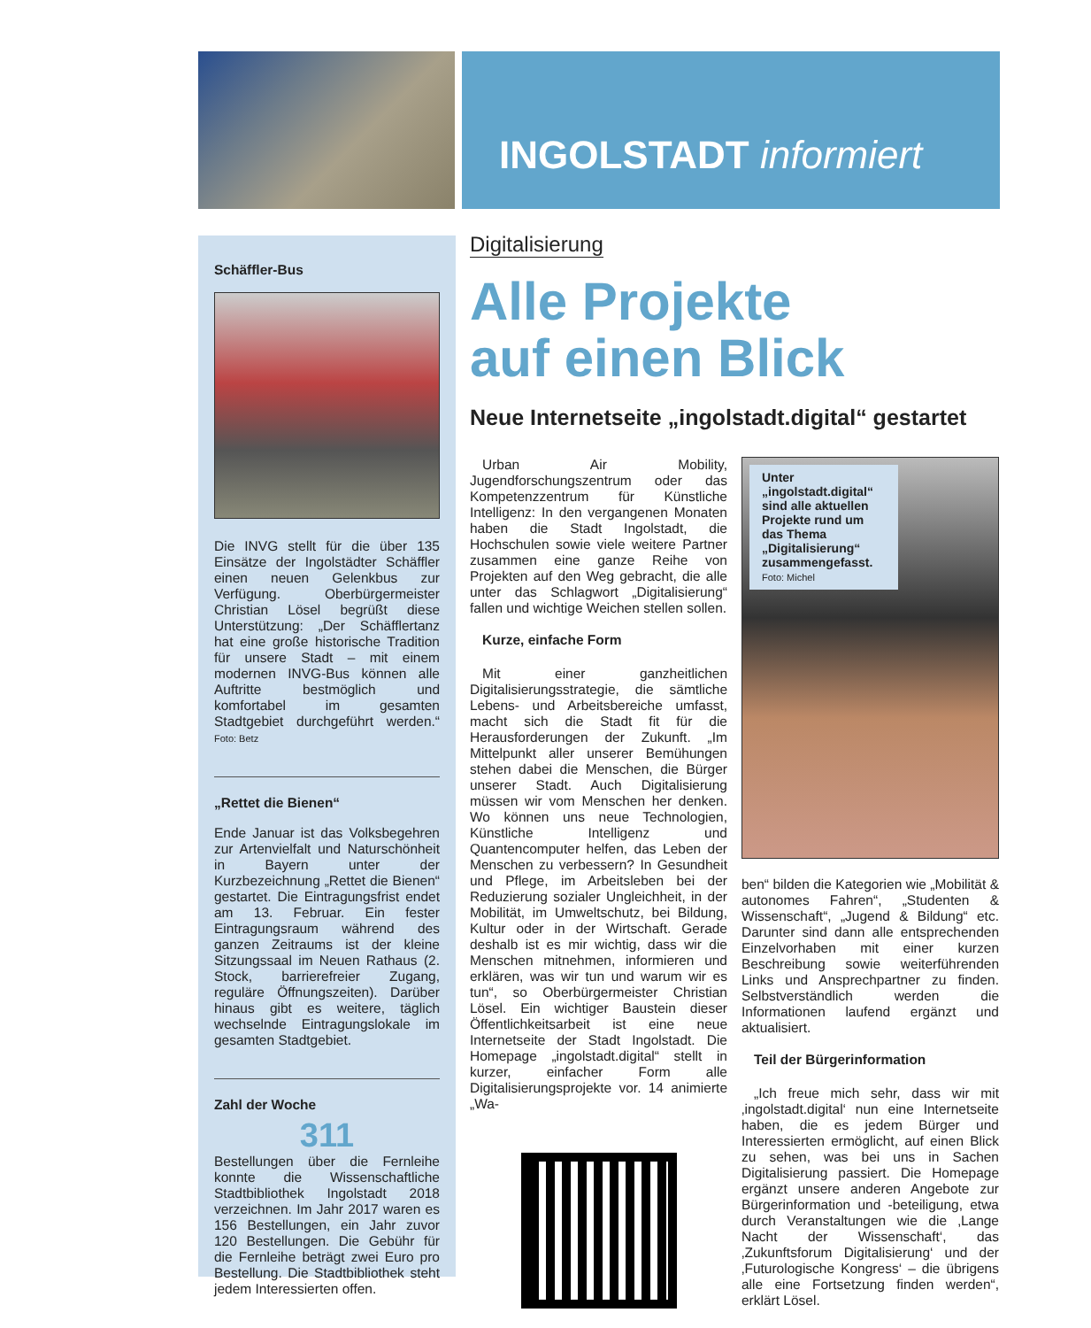INGOLSTADT informiert
Schäffler-Bus
Die INVG stellt für die über 135 Einsätze der Ingolstädter Schäffler einen neuen Gelenkbus zur Verfügung. Oberbürgermeister Christian Lösel begrüßt diese Unterstützung: „Der Schäfflertanz hat eine große historische Tradition für unsere Stadt – mit einem modernen INVG-Bus können alle Auftritte bestmöglich und komfortabel im gesamten Stadtgebiet durchgeführt werden.“ Foto: Betz
„Rettet die Bienen“
Ende Januar ist das Volksbegehren zur Artenvielfalt und Naturschönheit in Bayern unter der Kurzbezeichnung „Rettet die Bienen“ gestartet. Die Eintragungsfrist endet am 13. Februar. Ein fester Eintragungsraum während des ganzen Zeitraums ist der kleine Sitzungssaal im Neuen Rathaus (2. Stock, barrierefreier Zugang, reguläre Öffnungszeiten). Darüber hinaus gibt es weitere, täglich wechselnde Eintragungslokale im gesamten Stadtgebiet.
Zahl der Woche
311
Bestellungen über die Fernleihe konnte die Wissenschaftliche Stadtbibliothek Ingolstadt 2018 verzeichnen. Im Jahr 2017 waren es 156 Bestellungen, ein Jahr zuvor 120 Bestellungen. Die Gebühr für die Fernleihe beträgt zwei Euro pro Bestellung. Die Stadtbibliothek steht jedem Interessierten offen.
Digitalisierung
Alle Projekte
auf einen Blick
Neue Internetseite „ingolstadt.digital“ gestartet
Urban Air Mobility, Jugendforschungszentrum oder das Kompetenzzentrum für Künstliche Intelligenz: In den vergangenen Monaten haben die Stadt Ingolstadt, die Hochschulen sowie viele weitere Partner zusammen eine ganze Reihe von Projekten auf den Weg gebracht, die alle unter das Schlagwort „Digitalisierung“ fallen und wichtige Weichen stellen sollen.
Kurze, einfache Form
Mit einer ganzheitlichen Digitalisierungsstrategie, die sämtliche Lebens- und Arbeitsbereiche umfasst, macht sich die Stadt fit für die Herausforderungen der Zukunft. „Im Mittelpunkt aller unserer Bemühungen stehen dabei die Menschen, die Bürger unserer Stadt. Auch Digitalisierung müssen wir vom Menschen her denken. Wo können uns neue Technologien, Künstliche Intelligenz und Quantencomputer helfen, das Leben der Menschen zu verbessern? In Gesundheit und Pflege, im Arbeitsleben bei der Reduzierung sozialer Ungleichheit, in der Mobilität, im Umweltschutz, bei Bildung, Kultur oder in der Wirtschaft. Gerade deshalb ist es mir wichtig, dass wir die Menschen mitnehmen, informieren und erklären, was wir tun und warum wir es tun“, so Oberbürgermeister Christian Lösel. Ein wichtiger Baustein dieser Öffentlichkeitsarbeit ist eine neue Internetseite der Stadt Ingolstadt. Die Homepage „ingolstadt.digital“ stellt in kurzer, einfacher Form alle Digitalisierungsprojekte vor. 14 animierte „Wa-
Unter „ingolstadt.digital“ sind alle aktuellen Projekte rund um das Thema „Digitalisierung“ zusammengefasst. Foto: Michel
ben“ bilden die Kategorien wie „Mobilität & autonomes Fahren“, „Studenten & Wissenschaft“, „Jugend & Bildung“ etc. Darunter sind dann alle entsprechenden Einzelvorhaben mit einer kurzen Beschreibung sowie weiterführenden Links und Ansprechpartner zu finden. Selbstverständlich werden die Informationen laufend ergänzt und aktualisiert.
Teil der Bürgerinformation
„Ich freue mich sehr, dass wir mit ‚ingolstadt.digital‘ nun eine Internetseite haben, die es jedem Bürger und Interessierten ermöglicht, auf einen Blick zu sehen, was bei uns in Sachen Digitalisierung passiert. Die Homepage ergänzt unsere anderen Angebote zur Bürgerinformation und -beteiligung, etwa durch Veranstaltungen wie die ‚Lange Nacht der Wissenschaft‘, das ‚Zukunftsforum Digitalisierung‘ und der ‚Futurologische Kongress‘ – die übrigens alle eine Fortsetzung finden werden“, erklärt Lösel.